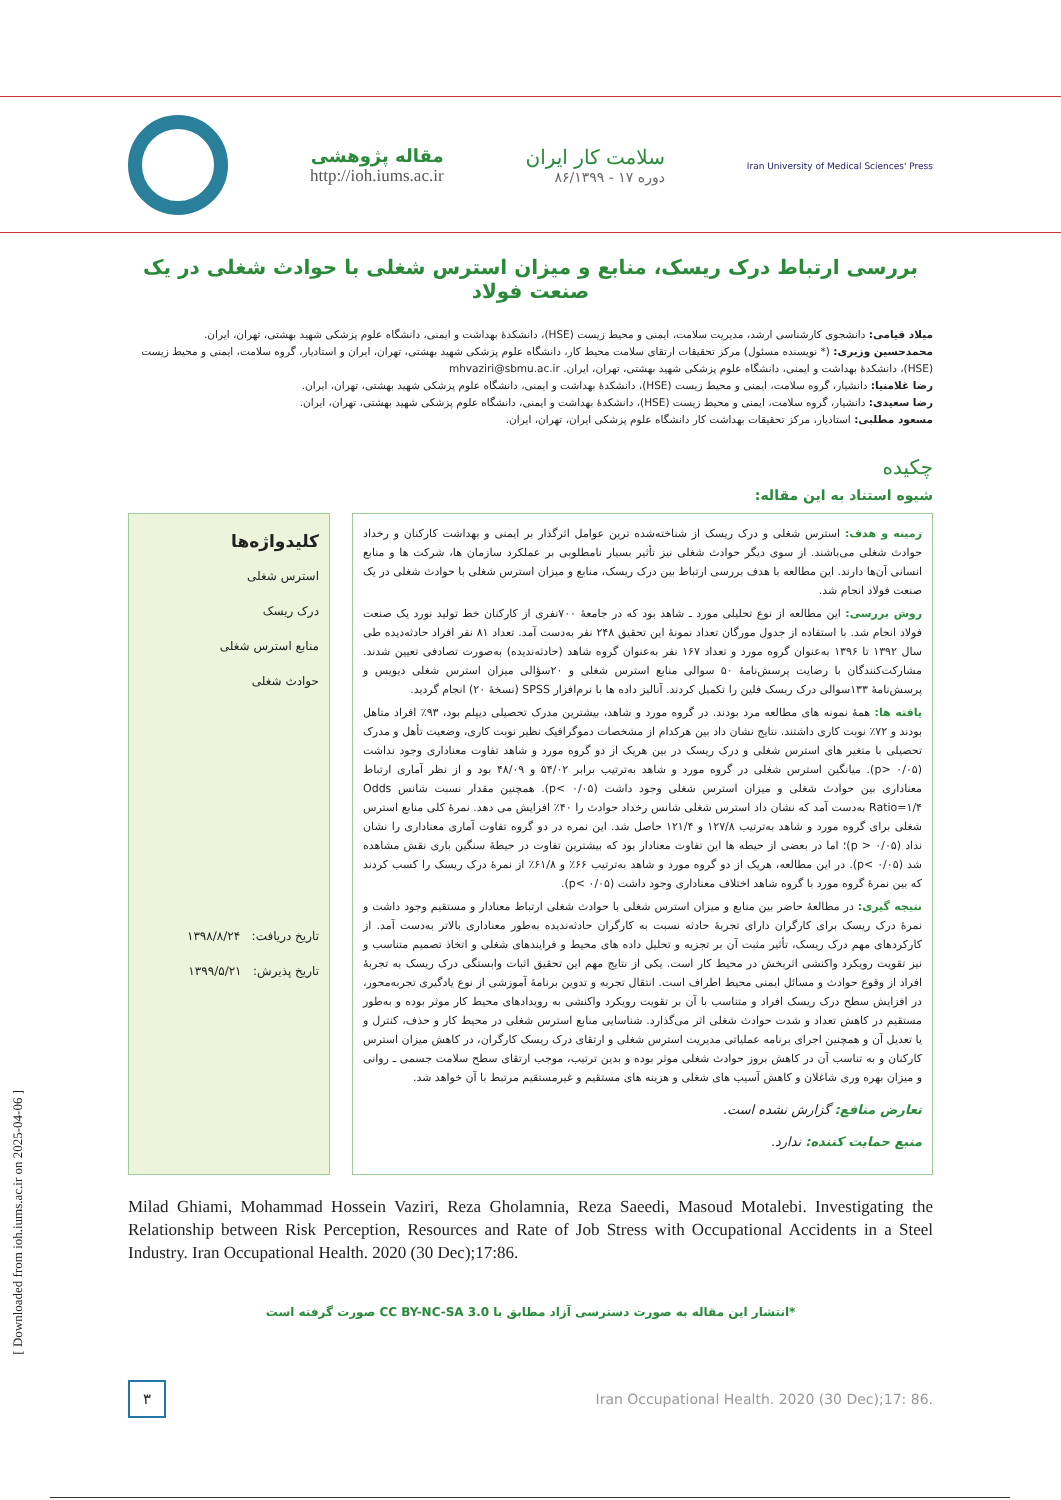Iran University of Medical Sciences' Press
سلامت کار ایران
دوره ۱۷ - ۸۶/۱۳۹۹
مقاله پژوهشی
http://ioh.iums.ac.ir
بررسی ارتباط درک ریسک، منابع و میزان استرس شغلی با حوادث شغلی در یک صنعت فولاد
میلاد قیامی: دانشجوی کارشناسی ارشد، مدیریت سلامت، ایمنی و محیط زیست (HSE)، دانشکدهٔ بهداشت و ایمنی، دانشگاه علوم پزشکی شهید بهشتی، تهران، ایران.
محمدحسین وزیری: (* نویسنده مسئول) مرکز تحقیقات ارتقای سلامت محیط کار، دانشگاه علوم پزشکی شهید بهشتی، تهران، ایران و استادیار، گروه سلامت، ایمنی و محیط زیست (HSE)، دانشکدهٔ بهداشت و ایمنی، دانشگاه علوم پزشکی شهید بهشتی، تهران، ایران. mhvaziri@sbmu.ac.ir
رضا غلامنیا: دانشیار، گروه سلامت، ایمنی و محیط زیست (HSE)، دانشکدهٔ بهداشت و ایمنی، دانشگاه علوم پزشکی شهید بهشتی، تهران، ایران.
رضا سعیدی: دانشیار، گروه سلامت، ایمنی و محیط زیست (HSE)، دانشکدهٔ بهداشت و ایمنی، دانشگاه علوم پزشکی شهید بهشتی، تهران، ایران.
مسعود مطلبی: استادیار، مرکز تحقیقات بهداشت کار دانشگاه علوم پزشکی ایران، تهران، ایران.
چکیده
شیوه استناد به این مقاله:
زمینه و هدف: استرس شغلی و درک ریسک از شناخته‌شده ترین عوامل اثرگذار بر ایمنی و بهداشت کارکنان و رخداد حوادث شغلی می‌باشند. از سوی دیگر حوادث شغلی نیز تأثیر بسیار نامطلوبی بر عملکرد سازمان ها، شرکت ها و منابع انسانی آن‌ها دارند. این مطالعه با هدف بررسی ارتباط بین درک ریسک، منابع و میزان استرس شغلی با حوادث شغلی در یک صنعت فولاد انجام شد.
روش بررسی: این مطالعه از نوع تحلیلی مورد ـ شاهد بود که در جامعهٔ ۷۰۰نفری از کارکنان خط تولید نورد یک صنعت فولاد انجام شد. با استفاده از جدول مورگان تعداد نمونهٔ این تحقیق ۲۴۸ نفر به‌دست آمد. تعداد ۸۱ نفر افراد حادثه‌دیده طی سال ۱۳۹۲ تا ۱۳۹۶ به‌عنوان گروه مورد و تعداد ۱۶۷ نفر به‌عنوان گروه شاهد (حادثه‌ندیده) به‌صورت تصادفی تعیین شدند. مشارکت‌کنندگان با رضایت پرسش‌نامهٔ ۵۰ سوالی منابع استرس شغلی و ۲۰سؤالی میزان استرس شغلی دیویس و پرسش‌نامهٔ ۱۳۳سوالی درک ریسک فلین را تکمیل کردند. آنالیز داده ها با نرم‌افزار SPSS (نسخهٔ ۲۰) انجام گردید.
یافته ها: همهٔ نمونه های مطالعه مرد بودند. در گروه مورد و شاهد، بیشترین مدرک تحصیلی دیپلم بود، ۹۳٪ افراد متاهل بودند و ۷۲٪ نوبت کاری داشتند. نتایج نشان داد بین هرکدام از مشخصات دموگرافیک نظیر نوبت کاری، وضعیت تأهل و مدرک تحصیلی با متغیر های استرس شغلی و درک ریسک در بین هریک از دو گروه مورد و شاهد تفاوت معناداری وجود نداشت (۰/۰۵ <p). میانگین استرس شغلی در گروه مورد و شاهد به‌ترتیب برابر ۵۴/۰۲ و ۴۸/۰۹ بود و از نظر آماری ارتباط معناداری بین حوادث شغلی و میزان استرس شغلی وجود داشت (p< ۰/۰۵). همچنین مقدار نسبت شانس Odds Ratio=۱/۴ به‌دست آمد که نشان داد استرس شغلی شانس رخداد حوادث را ۴۰٪ افزایش می دهد. نمرهٔ کلی منابع استرس شغلی برای گروه مورد و شاهد به‌ترتیب ۱۲۷/۸ و ۱۲۱/۴ حاصل شد. این نمره در دو گروه تفاوت آماری معناداری را نشان نداد (p > ۰/۰۵)؛ اما در بعضی از حیطه ها این تفاوت معنادار بود که بیشترین تفاوت در حیطهٔ سنگین باری نقش مشاهده شد (p< ۰/۰۵). در این مطالعه، هریک از دو گروه مورد و شاهد به‌ترتیب ۶۶٪ و ۶۱/۸٪ از نمرهٔ درک ریسک را کسب کردند که بین نمرهٔ گروه مورد با گروه شاهد اختلاف معناداری وجود داشت (p< ۰/۰۵).
نتیجه گیری: در مطالعهٔ حاضر بین منابع و میزان استرس شغلی با حوادث شغلی ارتباط معنادار و مستقیم وجود داشت و نمرهٔ درک ریسک برای کارگران دارای تجربهٔ حادثه نسبت به کارگران حادثه‌ندیده به‌طور معناداری بالاتر به‌دست آمد. از کارکردهای مهم درک ریسک، تأثیر مثبت آن بر تجزیه و تحلیل داده های محیط و فرایندهای شغلی و اتخاذ تصمیم متناسب و نیز تقویت رویکرد واکنشی اثربخش در محیط کار است. یکی از نتایج مهم این تحقیق اثبات وابستگی درک ریسک به تجربهٔ افراد از وقوع حوادث و مسائل ایمنی محیط اطراف است. انتقال تجربه و تدوین برنامهٔ آموزشی از نوع یادگیری تجربه‌محور، در افزایش سطح درک ریسک افراد و متناسب با آن بر تقویت رویکرد واکنشی به رویدادهای محیط کار موثر بوده و به‌طور مستقیم در کاهش تعداد و شدت حوادث شغلی اثر می‌گذارد. شناسایی منابع استرس شغلی در محیط کار و حذف، کنترل و یا تعدیل آن و همچنین اجرای برنامه عملیاتی مدیریت استرس شغلی و ارتقای درک ریسک کارگران، در کاهش میزان استرس کارکنان و به تناسب آن در کاهش بروز حوادث شغلی موثر بوده و بدین ترتیب، موجب ارتقای سطح سلامت جسمی ـ روانی و میزان بهره وری شاغلان و کاهش آسیب های شغلی و هزینه های مستقیم و غیرمستقیم مرتبط با آن خواهد شد.
تعارض منافع: گزارش نشده است.
منبع حمایت کننده: ندارد.
کلیدواژه‌ها
استرس شغلی
درک ریسک
منابع استرس شغلی
حوادث شغلی
تاریخ دریافت: ۱۳۹۸/۸/۲۴
تاریخ پذیرش: ۱۳۹۹/۵/۲۱
Milad Ghiami, Mohammad Hossein Vaziri, Reza Gholamnia, Reza Saeedi, Masoud Motalebi. Investigating the Relationship between Risk Perception, Resources and Rate of Job Stress with Occupational Accidents in a Steel Industry. Iran Occupational Health. 2020 (30 Dec);17:86.
*انتشار این مقاله به صورت دسترسی آزاد مطابق با CC BY-NC-SA 3.0 صورت گرفته است
۳
Iran Occupational Health. 2020 (30 Dec);17: 86.
[ Downloaded from ioh.iums.ac.ir on 2025-04-06 ]